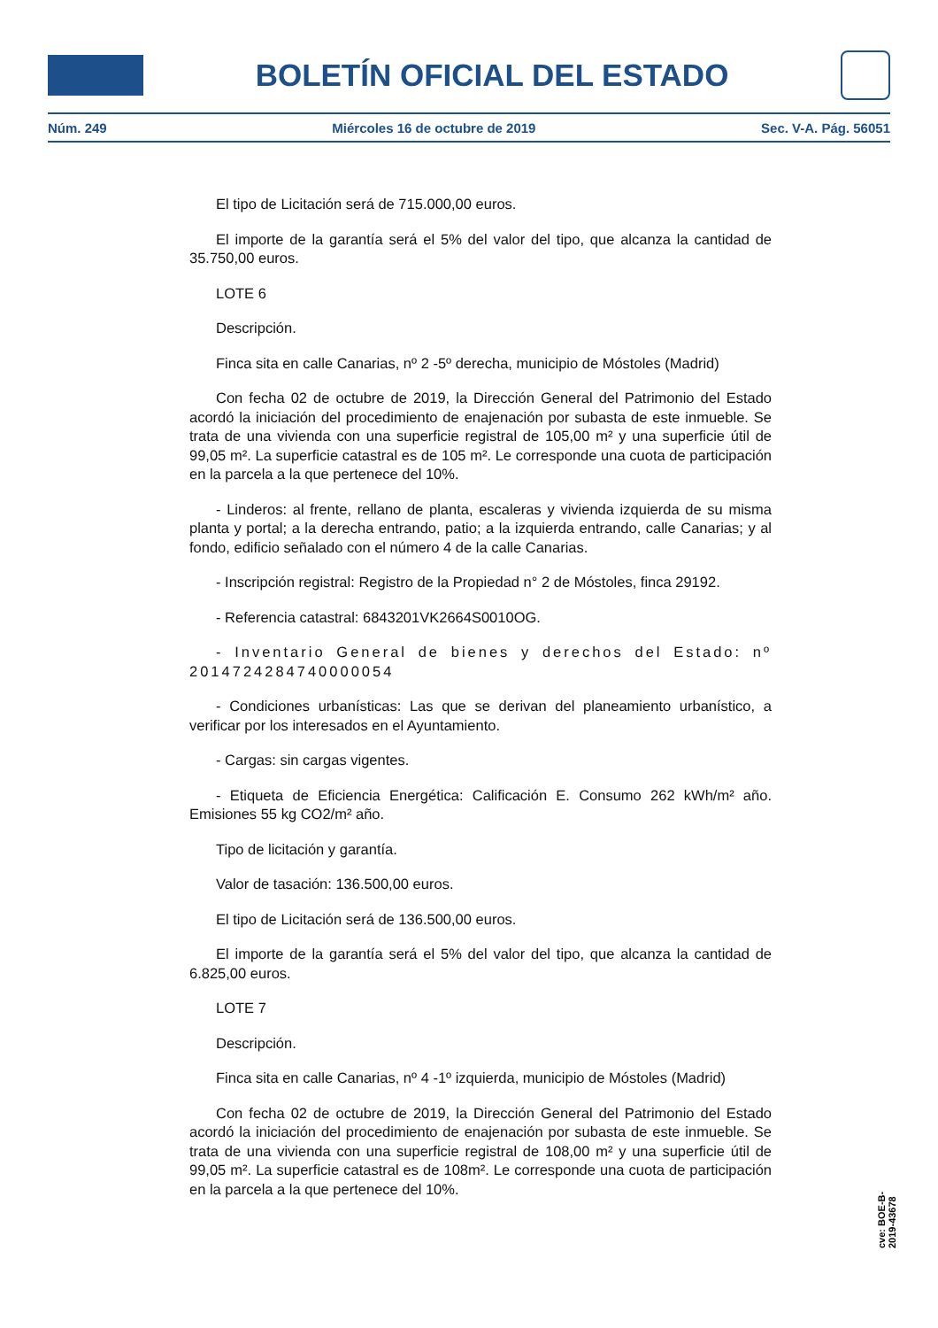BOLETÍN OFICIAL DEL ESTADO
Núm. 249 Miércoles 16 de octubre de 2019 Sec. V-A. Pág. 56051
El tipo de Licitación será de 715.000,00 euros.
El importe de la garantía será el 5% del valor del tipo, que alcanza la cantidad de 35.750,00 euros.
LOTE 6
Descripción.
Finca sita en calle Canarias, nº 2 -5º derecha, municipio de Móstoles (Madrid)
Con fecha 02 de octubre de 2019, la Dirección General del Patrimonio del Estado acordó la iniciación del procedimiento de enajenación por subasta de este inmueble. Se trata de una vivienda con una superficie registral de 105,00 m² y una superficie útil de 99,05 m². La superficie catastral es de 105 m². Le corresponde una cuota de participación en la parcela a la que pertenece del 10%.
- Linderos: al frente, rellano de planta, escaleras y vivienda izquierda de su misma planta y portal; a la derecha entrando, patio; a la izquierda entrando, calle Canarias; y al fondo, edificio señalado con el número 4 de la calle Canarias.
- Inscripción registral: Registro de la Propiedad n° 2 de Móstoles, finca 29192.
- Referencia catastral: 6843201VK2664S0010OG.
- Inventario General de bienes y derechos del Estado: nº 2014724284740000054
- Condiciones urbanísticas: Las que se derivan del planeamiento urbanístico, a verificar por los interesados en el Ayuntamiento.
- Cargas: sin cargas vigentes.
- Etiqueta de Eficiencia Energética: Calificación E. Consumo 262 kWh/m² año. Emisiones 55 kg CO2/m² año.
Tipo de licitación y garantía.
Valor de tasación: 136.500,00 euros.
El tipo de Licitación será de 136.500,00 euros.
El importe de la garantía será el 5% del valor del tipo, que alcanza la cantidad de 6.825,00 euros.
LOTE 7
Descripción.
Finca sita en calle Canarias, nº 4 -1º izquierda, municipio de Móstoles (Madrid)
Con fecha 02 de octubre de 2019, la Dirección General del Patrimonio del Estado acordó la iniciación del procedimiento de enajenación por subasta de este inmueble. Se trata de una vivienda con una superficie registral de 108,00 m² y una superficie útil de 99,05 m². La superficie catastral es de 108m². Le corresponde una cuota de participación en la parcela a la que pertenece del 10%.
cve: BOE-B-2019-43678